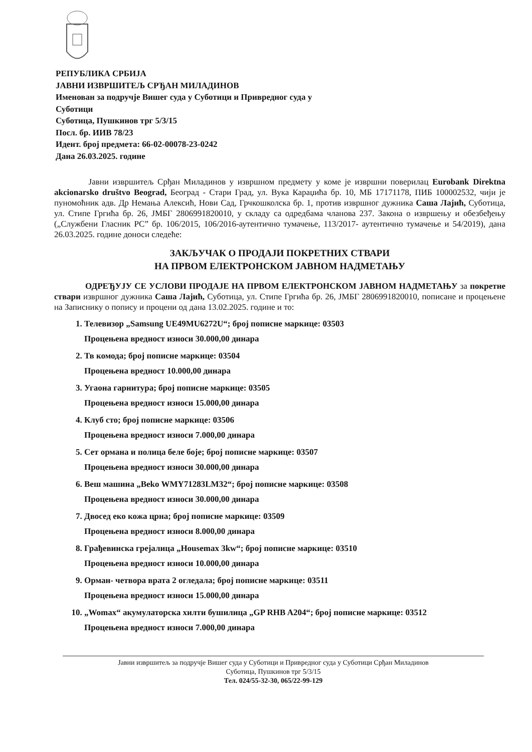РЕПУБЛИКА СРБИЈА
ЈАВНИ ИЗВРШИТЕЉ СРЂАН МИЛАДИНОВ
Именован за подручје Вишег суда у Суботици и Привредног суда у
Суботици
Суботица, Пушкинов трг 5/3/15
Посл. бр. ИИВ 78/23
Идент. број предмета: 66-02-00078-23-0242
Дана 26.03.2025. године
Јавни извршитељ Срђан Миладинов у извршном предмету у коме је извршни поверилац Eurobank Direktna akcionarsko društvo Beograd, Београд - Стари Град, ул. Вука Караџића бр. 10, МБ 17171178, ПИБ 100002532, чији је пуномоћник адв. Др Немања Алексић, Нови Сад, Грчкошколска бр. 1, против извршног дужника Саша Лајић, Суботица, ул. Стипе Гргића бр. 26, ЈМБГ 2806991820010, у складу са одредбама чланова 237. Закона о извршењу и обезбеђењу („Службени Гласник РС” бр. 106/2015, 106/2016-аутентично тумачење, 113/2017- аутентично тумачење и 54/2019), дана 26.03.2025. године доноси следеће:
ЗАКЉУЧАК О ПРОДАЈИ ПОКРЕТНИХ СТВАРИ
НА ПРВОМ ЕЛЕКТРОНСКОМ ЈАВНОМ НАДМЕТАЊУ
ОДРЕЂУЈУ СЕ УСЛОВИ ПРОДАЈЕ НА ПРВОМ ЕЛЕКТРОНСКОМ ЈАВНОМ НАДМЕТАЊУ за покретне ствари извршног дужника Саша Лајић, Суботица, ул. Стипе Гргића бр. 26, ЈМБГ 2806991820010, пописане и процењене на Записнику о попису и процени од дана 13.02.2025. године и то:
1. Телевизор „Samsung UE49MU6272U“; број пописне маркице: 03503
Процењена вредност износи 30.000,00 динара
2. Тв комода; број пописне маркице: 03504
Процењена вредност 10.000,00 динара
3. Угаона гарнитура; број пописне маркице: 03505
Процењена вредност износи 15.000,00 динара
4. Клуб сто; број пописне маркице: 03506
Процењена вредност износи 7.000,00 динара
5. Сет ормана и полица беле боје; број пописне маркице: 03507
Процењена вредност износи 30.000,00 динара
6. Веш машина „Beko WMY71283LM32“; број пописне маркице: 03508
Процењена вредност износи 30.000,00 динара
7. Двосед еко кожа црна; број пописне маркице: 03509
Процењена вредност износи 8.000,00 динара
8. Грађевинска грејалица „Housemax 3kw“; број пописне маркице: 03510
Процењена вредност износи 10.000,00 динара
9. Орман- четвора врата 2 огледала; број пописне маркице: 03511
Процењена вредност износи 15.000,00 динара
10. „Womax“ акумулаторска хилти бушилица „GP RHB A204“; број пописне маркице: 03512
Процењена вредност износи 7.000,00 динара
Јавни извршитељ за подручје Вишег суда у Суботици и Привредног суда у Суботици Срђан Миладинов
Суботица, Пушкинов трг 5/3/15
Тел. 024/55-32-30, 065/22-99-129